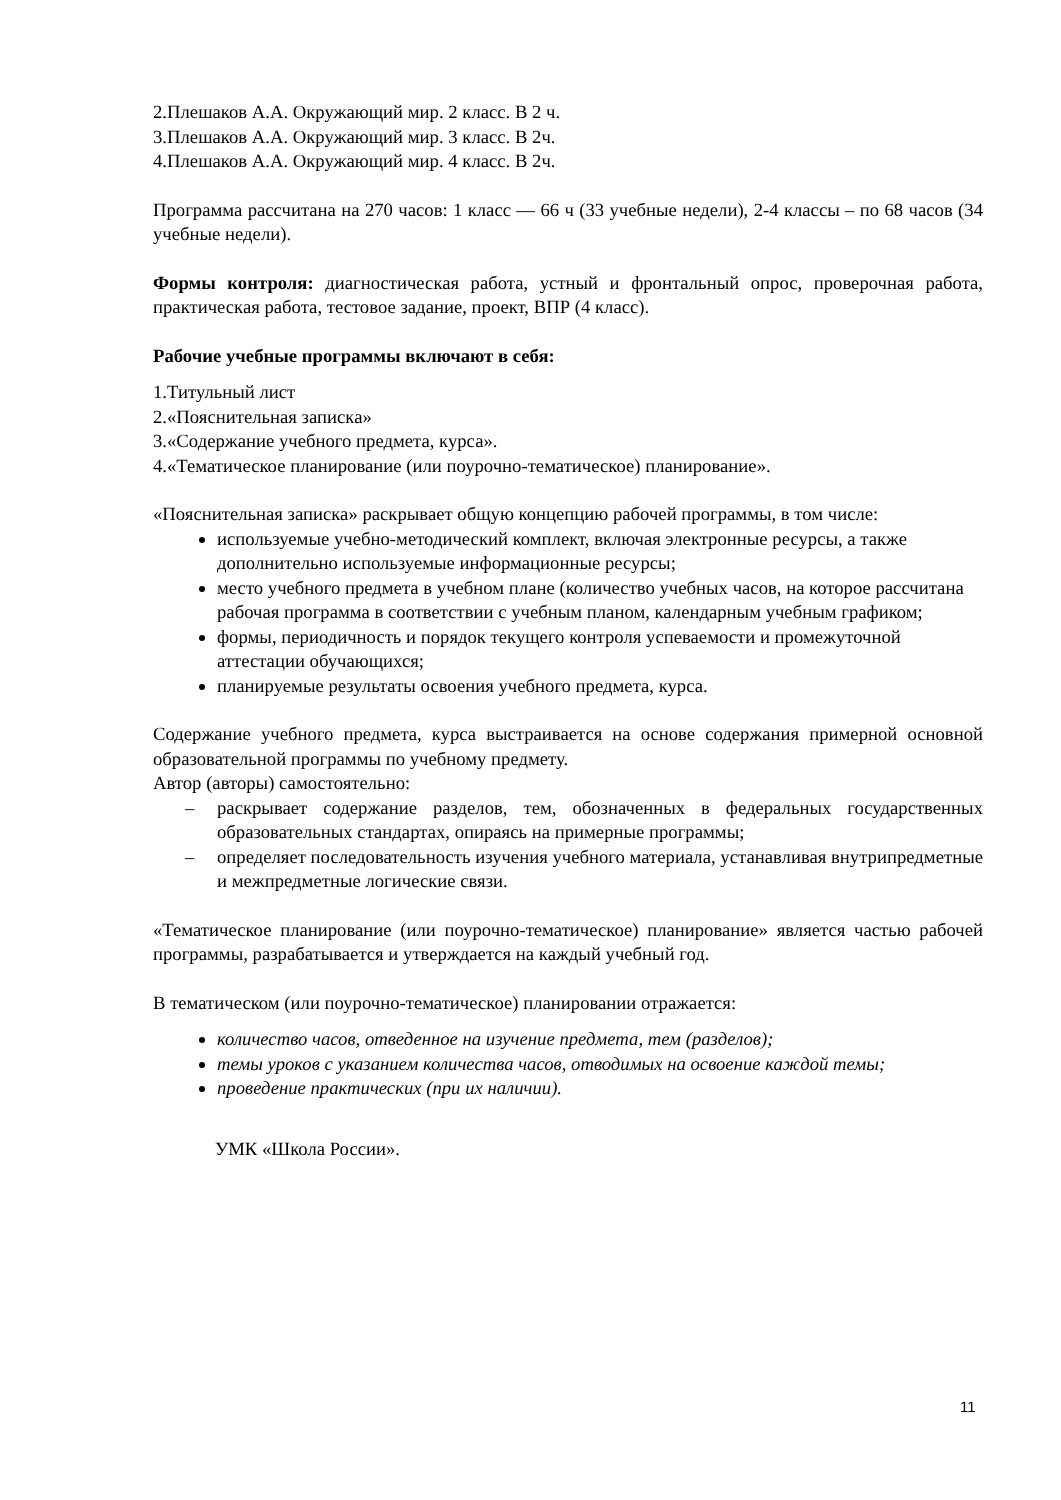2.Плешаков А.А. Окружающий мир. 2 класс. В 2 ч.
3.Плешаков А.А. Окружающий мир. 3 класс. В 2ч.
4.Плешаков А.А. Окружающий мир. 4 класс. В 2ч.
Программа рассчитана на 270 часов: 1 класс — 66 ч (33 учебные недели), 2-4 классы – по 68 часов (34 учебные недели).
Формы контроля: диагностическая работа, устный и фронтальный опрос, проверочная работа, практическая работа, тестовое задание, проект, ВПР (4 класс).
Рабочие учебные программы включают в себя:
1.Титульный лист
2.«Пояснительная записка»
3.«Содержание учебного предмета, курса».
4.«Тематическое планирование (или поурочно-тематическое) планирование».
«Пояснительная записка» раскрывает общую концепцию рабочей программы, в том числе:
используемые учебно-методический комплект, включая электронные ресурсы, а также дополнительно используемые информационные ресурсы;
место учебного предмета в учебном плане (количество учебных часов, на которое рассчитана рабочая программа в соответствии с учебным планом, календарным учебным графиком;
формы, периодичность и порядок текущего контроля успеваемости и промежуточной аттестации обучающихся;
планируемые результаты освоения учебного предмета, курса.
Содержание учебного предмета, курса выстраивается на основе содержания примерной основной образовательной программы по учебному предмету.
Автор (авторы) самостоятельно:
– раскрывает содержание разделов, тем, обозначенных в федеральных государственных образовательных стандартах, опираясь на примерные программы;
– определяет последовательность изучения учебного материала, устанавливая внутрипредметные и межпредметные логические связи.
«Тематическое планирование (или поурочно-тематическое) планирование» является частью рабочей программы, разрабатывается и утверждается на каждый учебный год.
В тематическом (или поурочно-тематическое) планировании отражается:
количество часов, отведенное на изучение предмета, тем (разделов);
темы уроков с указанием количества часов, отводимых на освоение каждой темы;
проведение практических (при их наличии).
УМК «Школа России».
11